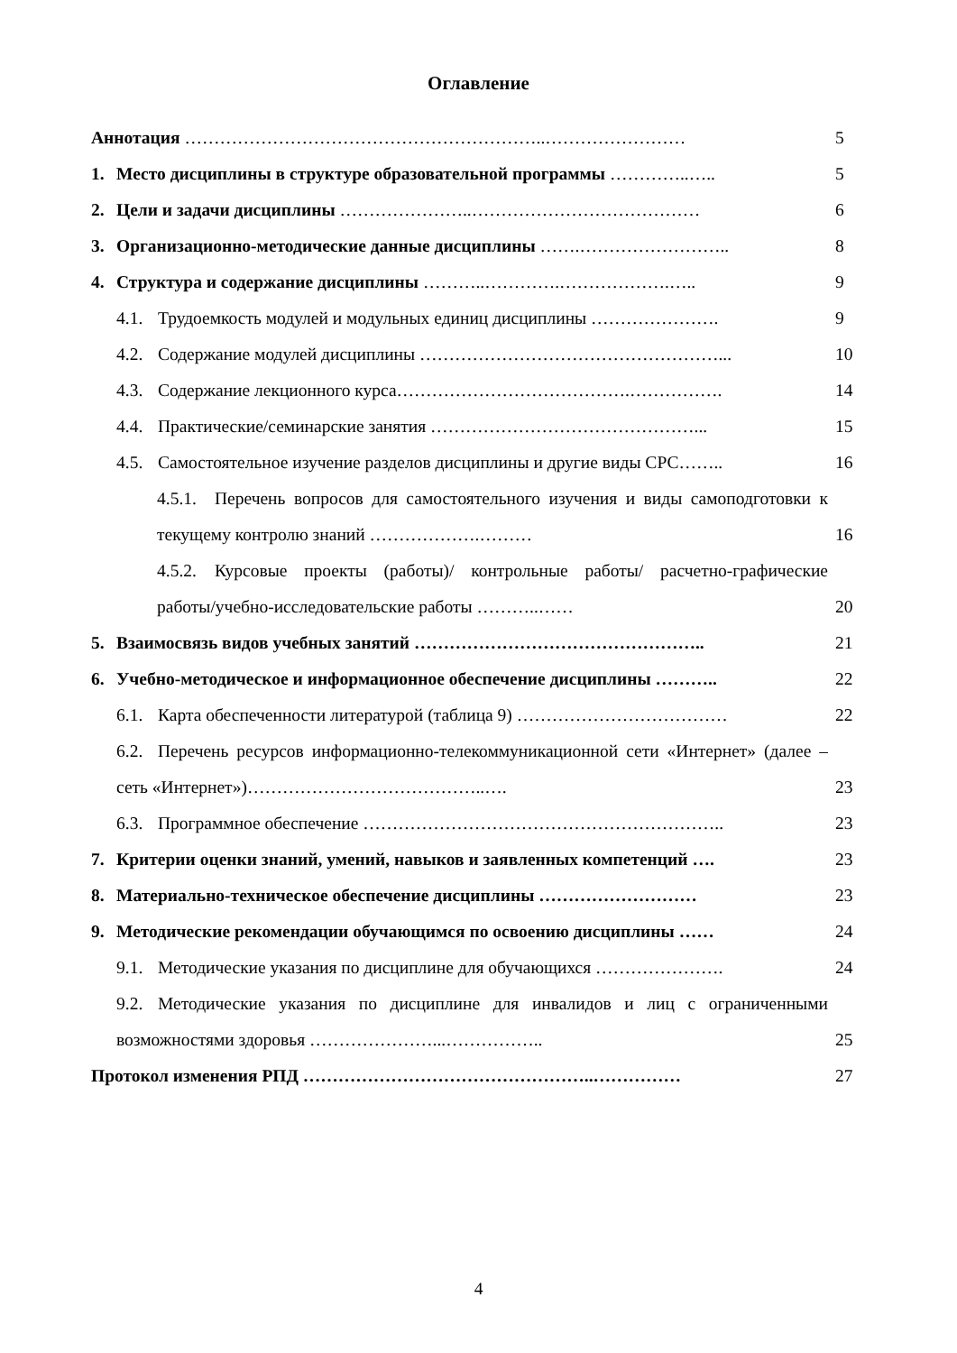Оглавление
Аннотация ……………………………………………………..…………………… 5
1. Место дисциплины в структуре образовательной программы …………..….. 5
2. Цели и задачи дисциплины …………………..………………………………… 6
3. Организационно-методические данные дисциплины …….…………………….. 8
4. Структура и содержание дисциплины ………..………….……………….….. 9
4.1. Трудоемкость модулей и модульных единиц дисциплины …………………. 9
4.2. Содержание модулей дисциплины ……………………………………………... 10
4.3. Содержание лекционного курса………………………………….……………. 14
4.4. Практические/семинарские занятия ………………………………………... 15
4.5. Самостоятельное изучение разделов дисциплины и другие виды СРС…….. 16
4.5.1. Перечень вопросов для самостоятельного изучения и виды самоподготовки к текущему контролю знаний ……………….……… 16
4.5.2. Курсовые проекты (работы)/ контрольные работы/ расчетно-графические работы/учебно-исследовательские работы ………..…… 20
5. Взаимосвязь видов учебных занятий ………………………………………….. 21
6. Учебно-методическое и информационное обеспечение дисциплины ……….. 22
6.1. Карта обеспеченности литературой (таблица 9) ……………………………… 22
6.2. Перечень ресурсов информационно-телекоммуникационной сети «Интернет» (далее – сеть «Интернет»)…………………………………..…. 23
6.3. Программное обеспечение …………………………………………………….. 23
7. Критерии оценки знаний, умений, навыков и заявленных компетенций …. 23
8. Материально-техническое обеспечение дисциплины ……………………… 23
9. Методические рекомендации обучающимся по освоению дисциплины …… 24
9.1. Методические указания по дисциплине для обучающихся …………………. 24
9.2. Методические указания по дисциплине для инвалидов и лиц с ограниченными возможностями здоровья …………………...…………….. 25
Протокол изменения РПД …………………………………………..…………… 27
4